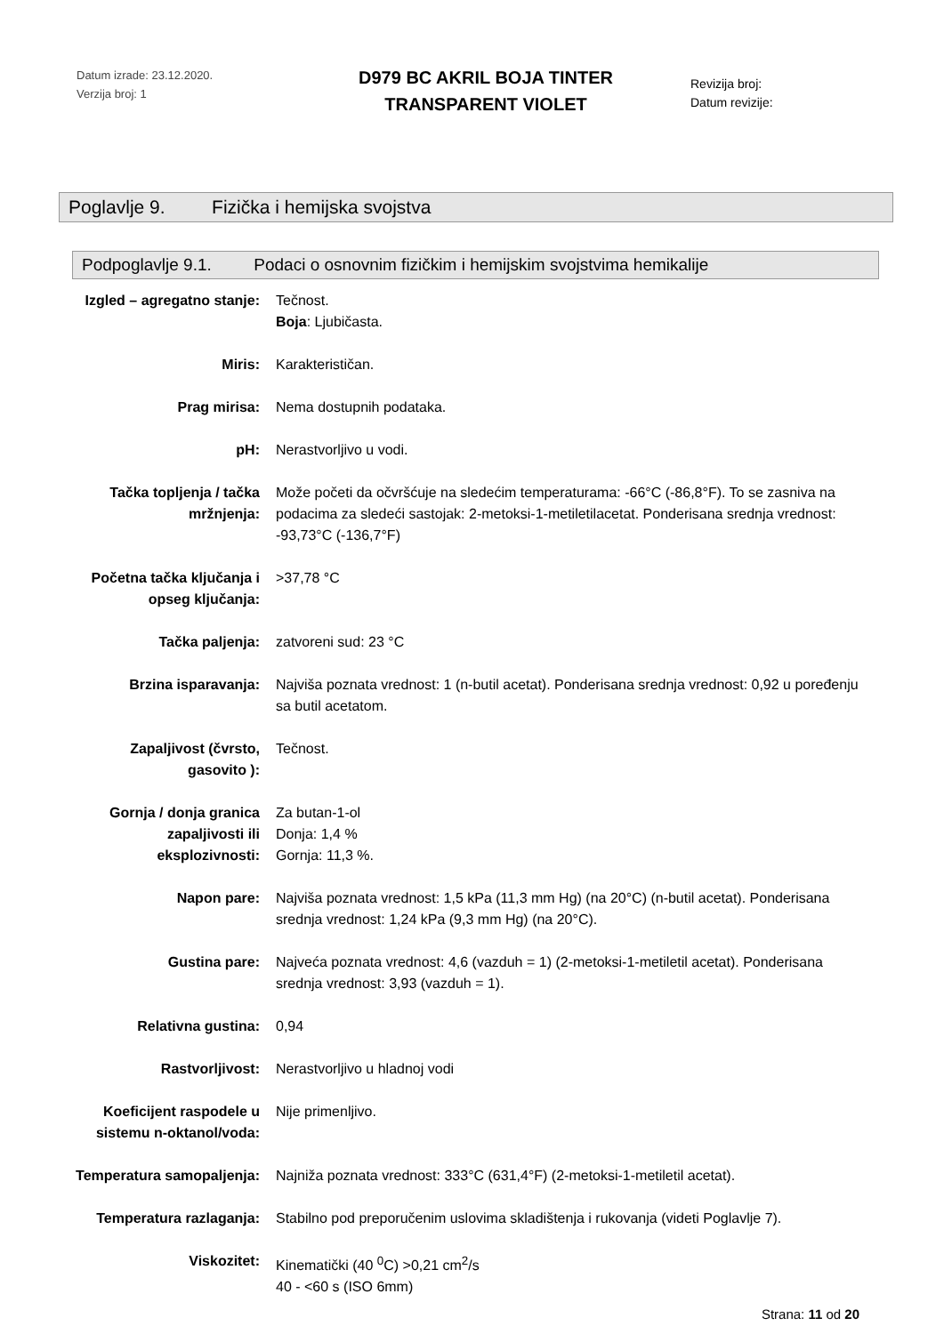Datum izrade: 23.12.2020.
Verzija broj: 1
D979 BC AKRIL BOJA TINTER
TRANSPARENT VIOLET
Revizija broj:
Datum revizije:
Poglavlje 9. Fizička i hemijska svojstva
Podpoglavlje 9.1. Podaci o osnovnim fizičkim i hemijskim svojstvima hemikalije
| Izgled – agregatno stanje: | Tečnost. Boja : Ljubičasta. |
| Miris: | Karakterističan. |
| Prag mirisa: | Nema dostupnih podataka. |
| pH: | Nerastvorljivo u vodi. |
| Tačka topljenja / tačka mržnjenja: | Može početi da očvršćuje na sledećim temperaturama: -66°C (-86,8°F). To se zasniva na podacima za sledeći sastojak: 2-metoksi-1-metiletilacetat. Ponderisana srednja vrednost: -93,73°C (-136,7°F) |
| Početna tačka ključanja i opseg ključanja: | >37,78 °C |
| Tačka paljenja: | zatvoreni sud: 23 °C |
| Brzina isparavanja: | Najviša poznata vrednost: 1 (n-butil acetat). Ponderisana srednja vrednost: 0,92 u poređenju sa butil acetatom. |
| Zapaljivost (čvrsto, gasovito ): | Tečnost. |
| Gornja / donja granica zapaljivosti ili eksplozivnosti: | Za butan-1-ol Donja: 1,4 % Gornja: 11,3 %. |
| Napon pare: | Najviša poznata vrednost: 1,5 kPa (11,3 mm Hg) (na 20°C) (n-butil acetat). Ponderisana srednja vrednost: 1,24 kPa (9,3 mm Hg) (na 20°C). |
| Gustina pare: | Najveća poznata vrednost: 4,6 (vazduh = 1) (2-metoksi-1-metiletil acetat). Ponderisana srednja vrednost: 3,93 (vazduh = 1). |
| Relativna gustina: | 0,94 |
| Rastvorljivost: | Nerastvorljivo u hladnoj vodi |
| Koeficijent raspodele u sistemu n-oktanol/voda: | Nije primenljivo. |
| Temperatura samopaljenja: | Najniža poznata vrednost: 333°C (631,4°F) (2-metoksi-1-metiletil acetat). |
| Temperatura razlaganja: | Stabilno pod preporučenim uslovima skladištenja i rukovanja (videti Poglavlje 7). |
| Viskozitet: | Kinematički (40 <sup>0</sup>C) >0,21 cm<sup>2</sup>/s 40 - <60 s (ISO 6mm) |
Strana: 11 od 20